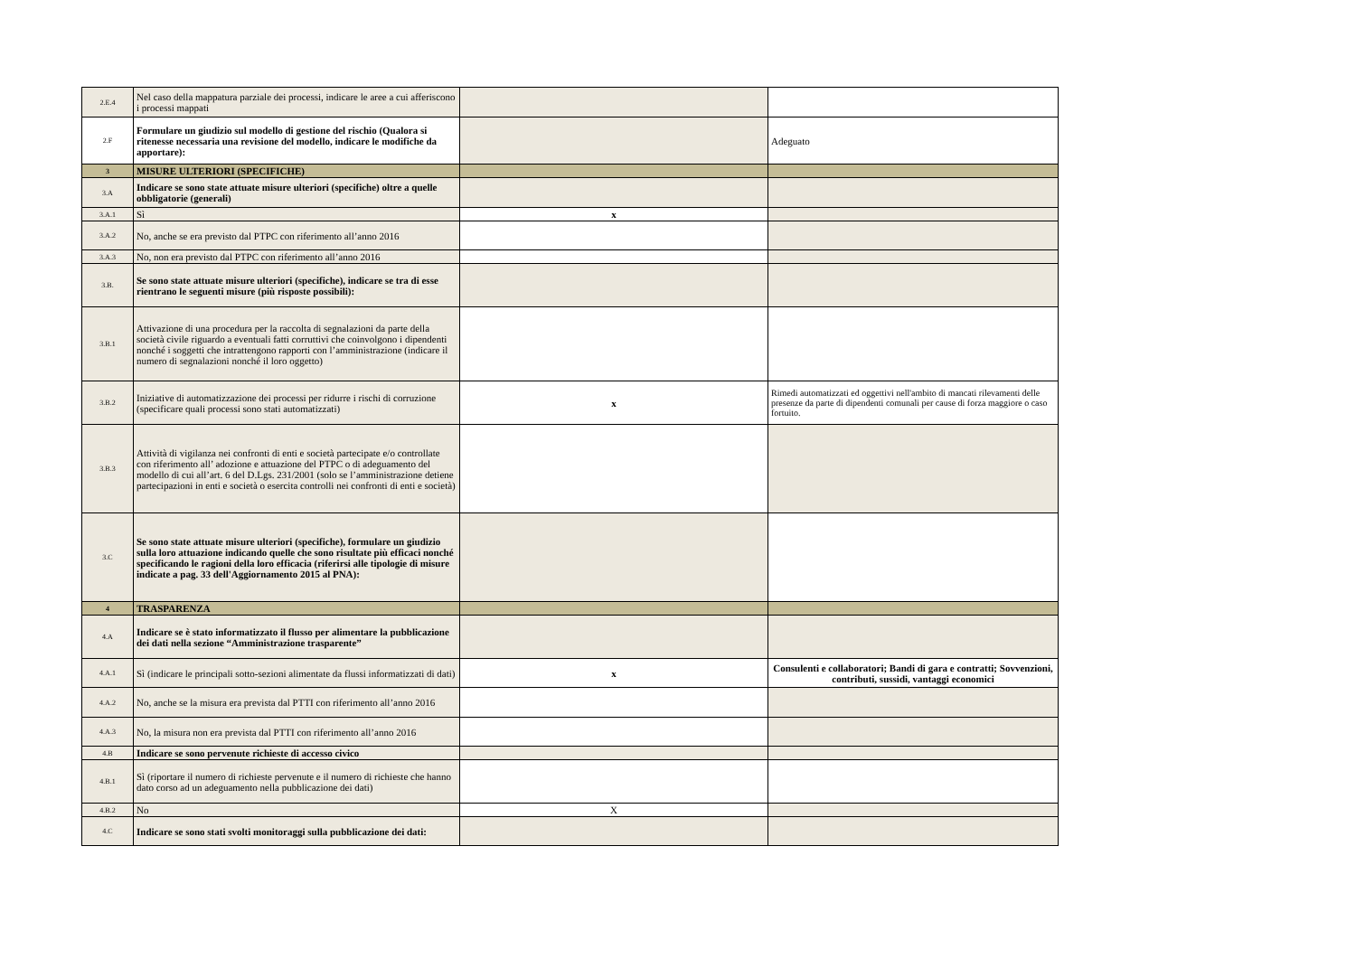| 2.E.4 | Nel caso della mappatura parziale dei processi, indicare le aree a cui afferiscono i processi mappati | | |
| 2.F | Formulare un giudizio sul modello di gestione del rischio (Qualora si ritenesse necessaria una revisione del modello, indicare le modifiche da apportare): | | Adeguato |
| 3 | MISURE ULTERIORI (SPECIFICHE) | | |
| 3.A | Indicare se sono state attuate misure ulteriori (specifiche) oltre a quelle obbligatorie (generali) | | |
| 3.A.1 | Sì | x | |
| 3.A.2 | No, anche se era previsto dal PTPC con riferimento all’anno 2016 | | |
| 3.A.3 | No, non era previsto dal PTPC con riferimento all’anno 2016 | | |
| 3.B. | Se sono state attuate misure ulteriori (specifiche), indicare se tra di esse rientrano le seguenti misure (più risposte possibili): | | |
| 3.B.1 | Attivazione di una procedura per la raccolta di segnalazioni da parte della società civile riguardo a eventuali fatti corruttivi che coinvolgono i dipendenti nonché i soggetti che intrattengono rapporti con l’amministrazione (indicare il numero di segnalazioni nonché il loro oggetto) | | |
| 3.B.2 | Iniziative di automatizzazione dei processi per ridurre i rischi di corruzione (specificare quali processi sono stati automatizzati) | x | Rimedi automatizzati ed oggettivi nell'ambito di mancati rilevamenti delle presenze da parte di dipendenti comunali per cause di forza maggiore o caso fortuito. |
| 3.B.3 | Attività di vigilanza nei confronti di enti e società partecipate e/o controllate con riferimento all’ adozione e attuazione del PTPC o di adeguamento del modello di cui all’art. 6 del D.Lgs. 231/2001 (solo se l’amministrazione detiene partecipazioni in enti e società o esercita controlli nei confronti di enti e società) | | |
| 3.C | Se sono state attuate misure ulteriori (specifiche), formulare un giudizio sulla loro attuazione indicando quelle che sono risultate più efficaci nonché specificando le ragioni della loro efficacia (riferirsi alle tipologie di misure indicate a pag. 33 dell'Aggiornamento 2015 al PNA): | | |
| 4 | TRASPARENZA | | |
| 4.A | Indicare se è stato informatizzato il flusso per alimentare la pubblicazione dei dati nella sezione “Amministrazione trasparente” | | |
| 4.A.1 | Sì (indicare le principali sotto-sezioni alimentate da flussi informatizzati di dati) | x | Consulenti e collaboratori; Bandi di gara e contratti; Sovvenzioni, contributi, sussidi, vantaggi economici |
| 4.A.2 | No, anche se la misura era prevista dal PTTI con riferimento all’anno 2016 | | |
| 4.A.3 | No, la misura non era prevista dal PTTI con riferimento all’anno 2016 | | |
| 4.B | Indicare se sono pervenute richieste di accesso civico | | |
| 4.B.1 | Sì (riportare il numero di richieste pervenute e il numero di richieste che hanno dato corso ad un adeguamento nella pubblicazione dei dati) | | |
| 4.B.2 | No | X | |
| 4.C | Indicare se sono stati svolti monitoraggi sulla pubblicazione dei dati: | | |